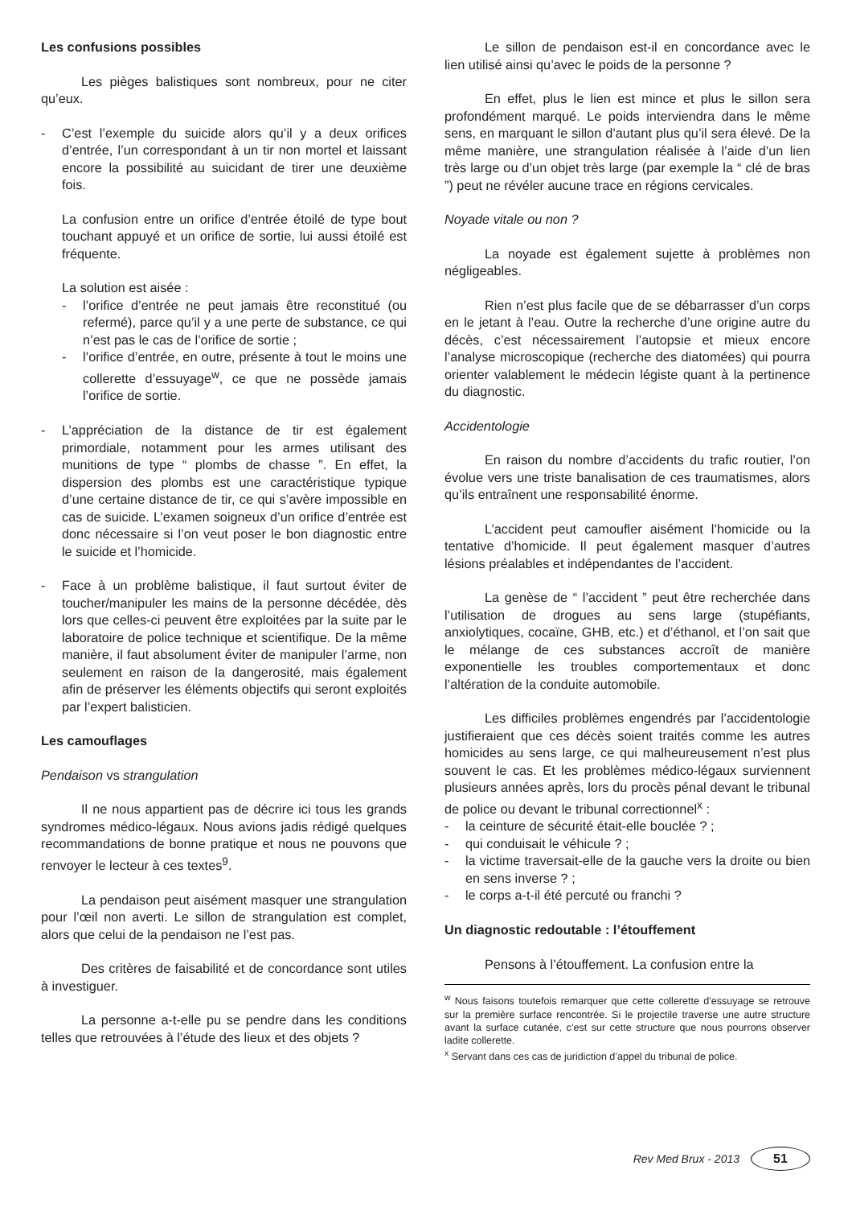Les confusions possibles
Les pièges balistiques sont nombreux, pour ne citer qu’eux.
- C’est l’exemple du suicide alors qu’il y a deux orifices d’entrée, l’un correspondant à un tir non mortel et laissant encore la possibilité au suicidant de tirer une deuxième fois.
La confusion entre un orifice d’entrée étoilé de type bout touchant appuyé et un orifice de sortie, lui aussi étoilé est fréquente.
La solution est aisée :
- l’orifice d’entrée ne peut jamais être reconstitué (ou refermé), parce qu’il y a une perte de substance, ce qui n’est pas le cas de l’orifice de sortie ;
- l’orifice d’entrée, en outre, présente à tout le moins une collerette d’essuyage<sup>w</sup>, ce que ne possède jamais l’orifice de sortie.
- L’appréciation de la distance de tir est également primordiale, notamment pour les armes utilisant des munitions de type “ plombs de chasse ”. En effet, la dispersion des plombs est une caractéristique typique d’une certaine distance de tir, ce qui s’avère impossible en cas de suicide. L’examen soigneux d’un orifice d’entrée est donc nécessaire si l’on veut poser le bon diagnostic entre le suicide et l’homicide.
- Face à un problème balistique, il faut surtout éviter de toucher/manipuler les mains de la personne décédée, dès lors que celles-ci peuvent être exploitées par la suite par le laboratoire de police technique et scientifique. De la même manière, il faut absolument éviter de manipuler l’arme, non seulement en raison de la dangerosité, mais également afin de préserver les éléments objectifs qui seront exploités par l’expert balisticien.
Les camouflages
Pendaison vs strangulation
Il ne nous appartient pas de décrire ici tous les grands syndromes médico-légaux. Nous avions jadis rédigé quelques recommandations de bonne pratique et nous ne pouvons que renvoyer le lecteur à ces textes<sup>9</sup>.
La pendaison peut aisément masquer une strangulation pour l’œil non averti. Le sillon de strangulation est complet, alors que celui de la pendaison ne l’est pas.
Des critères de faisabilité et de concordance sont utiles à investiguer.
La personne a-t-elle pu se pendre dans les conditions telles que retrouvées à l’étude des lieux et des objets ?
Le sillon de pendaison est-il en concordance avec le lien utilisé ainsi qu’avec le poids de la personne ?
En effet, plus le lien est mince et plus le sillon sera profondément marqué. Le poids interviendra dans le même sens, en marquant le sillon d’autant plus qu’il sera élevé. De la même manière, une strangulation réalisée à l’aide d’un lien très large ou d’un objet très large (par exemple la “ clé de bras ”) peut ne révéler aucune trace en régions cervicales.
Noyade vitale ou non ?
La noyade est également sujette à problèmes non négligeables.
Rien n’est plus facile que de se débarrasser d’un corps en le jetant à l’eau. Outre la recherche d’une origine autre du décès, c’est nécessairement l’autopsie et mieux encore l’analyse microscopique (recherche des diatomées) qui pourra orienter valablement le médecin légiste quant à la pertinence du diagnostic.
Accidentologie
En raison du nombre d’accidents du trafic routier, l’on évolue vers une triste banalisation de ces traumatismes, alors qu’ils entraînent une responsabilité énorme.
L’accident peut camoufler aisément l’homicide ou la tentative d’homicide. Il peut également masquer d’autres lésions préalables et indépendantes de l’accident.
La genèse de “ l’accident ” peut être recherchée dans l’utilisation de drogues au sens large (stupéfiants, anxiolytiques, cocaïne, GHB, etc.) et d’éthanol, et l’on sait que le mélange de ces substances accroît de manière exponentielle les troubles comportementaux et donc l’altération de la conduite automobile.
Les difficiles problèmes engendrés par l’accidentologie justifieraient que ces décès soient traités comme les autres homicides au sens large, ce qui malheureusement n’est plus souvent le cas. Et les problèmes médico-légaux surviennent plusieurs années après, lors du procès pénal devant le tribunal de police ou devant le tribunal correctionnel<sup>x</sup> :
- la ceinture de sécurité était-elle bouclée ? ;
- qui conduisait le véhicule ? ;
- la victime traversait-elle de la gauche vers la droite ou bien en sens inverse ? ;
- le corps a-t-il été percuté ou franchi ?
Un diagnostic redoutable : l’étouffement
Pensons à l’étouffement. La confusion entre la
<sup>w</sup> Nous faisons toutefois remarquer que cette collerette d’essuyage se retrouve sur la première surface rencontrée. Si le projectile traverse une autre structure avant la surface cutanée, c’est sur cette structure que nous pourrons observer ladite collerette.
<sup>x</sup> Servant dans ces cas de juridiction d’appel du tribunal de police.
Rev Med Brux - 2013 51